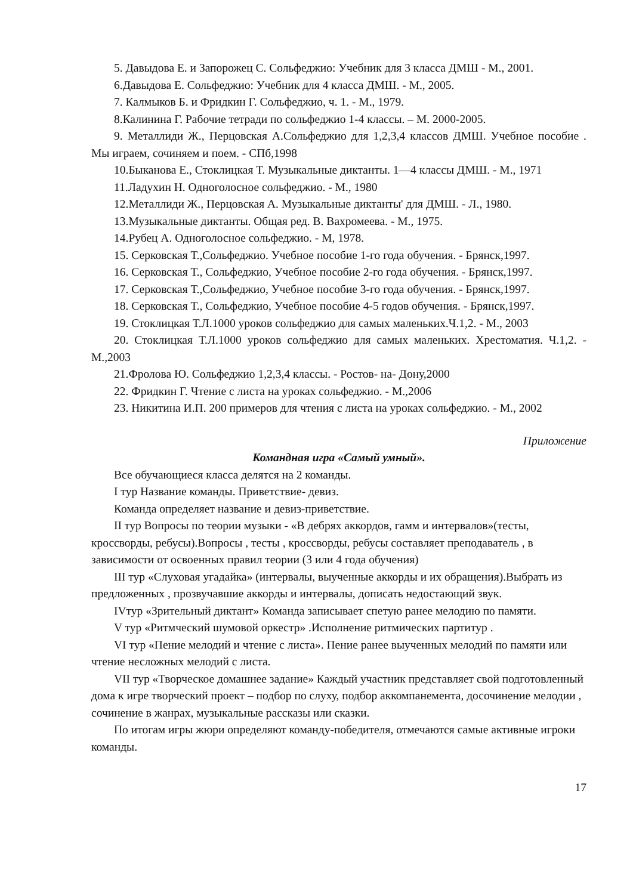5. Давыдова Е. и Запорожец С. Сольфеджио: Учебник для 3 класса ДМШ - М., 2001.
6.Давыдова Е. Сольфеджио: Учебник для 4 класса ДМШ. - М., 2005.
7. Калмыков Б. и Фридкин Г. Сольфеджио, ч. 1. - М., 1979.
8.Калинина Г. Рабочие тетради по сольфеджио 1-4 классы. – М. 2000-2005.
9. Металлиди Ж., Перцовская А.Сольфеджио для 1,2,3,4 классов ДМШ. Учебное пособие . Мы играем, сочиняем и поем. - СПб,1998
10.Быканова Е., Стоклицкая Т. Музыкальные диктанты. 1—4 классы ДМШ. - М., 1971
11.Ладухин Н. Одноголосное сольфеджио. - М., 1980
12.Металлиди Ж., Перцовская А. Музыкальные диктанты' для ДМШ. - Л., 1980.
13.Музыкальные диктанты. Общая ред. В. Вахромеева. - М., 1975.
14.Рубец А. Одноголосное сольфеджио. - М, 1978.
15. Серковская Т.,Сольфеджио. Учебное пособие 1-го года обучения. - Брянск,1997.
16. Серковская Т., Сольфеджио, Учебное пособие 2-го года обучения. - Брянск,1997.
17. Серковская Т.,Сольфеджио, Учебное пособие 3-го года обучения. - Брянск,1997.
18. Серковская Т., Сольфеджио, Учебное пособие 4-5 годов обучения. - Брянск,1997.
19. Стоклицкая Т.Л.1000 уроков сольфеджио для самых маленьких.Ч.1,2. - М., 2003
20. Стоклицкая Т.Л.1000 уроков сольфеджио для самых маленьких. Хрестоматия. Ч.1,2. - М.,2003
21.Фролова Ю. Сольфеджио 1,2,3,4 классы. - Ростов- на- Дону,2000
22. Фридкин Г. Чтение с листа на уроках сольфеджио. - М.,2006
23. Никитина И.П. 200 примеров для чтения с листа на уроках сольфеджио. - М., 2002
Приложение
Командная игра «Самый умный».
Все обучающиеся класса делятся на 2 команды.
I тур Название команды. Приветствие- девиз.
Команда определяет название и девиз-приветствие.
II тур Вопросы по теории музыки - «В дебрях аккордов, гамм и интервалов»(тесты, кроссворды, ребусы).Вопросы , тесты , кроссворды, ребусы составляет преподаватель , в зависимости от освоенных правил теории (3 или 4 года обучения)
III тур «Слуховая угадайка» (интервалы, выученные аккорды и их обращения).Выбрать из предложенных , прозвучавшие аккорды и интервалы, дописать недостающий звук.
IVтур «Зрительный диктант» Команда записывает спетую ранее мелодию по памяти.
V тур «Ритмческий шумовой оркестр» .Исполнение ритмических партитур .
VI тур «Пение мелодий и чтение с листа». Пение ранее выученных мелодий по памяти или чтение несложных мелодий с листа.
VII тур «Творческое домашнее задание» Каждый участник представляет свой подготовленный дома к игре творческий проект – подбор по слуху, подбор аккомпанемента, досочинение мелодии , сочинение в жанрах, музыкальные рассказы или сказки.
По итогам игры жюри определяют команду-победителя, отмечаются самые активные игроки команды.
17